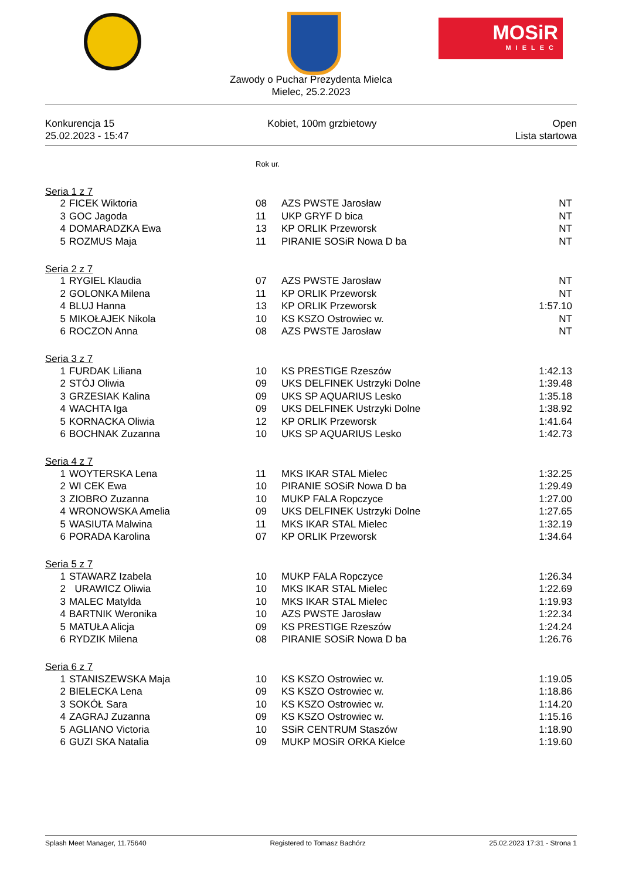MOSiR
MIELEC
Zawody o Puchar Prezydenta Mielca
Mielec, 25.2.2023
Konkurencja 15
25.02.2023 - 15:47
Kobiet, 100m grzbietowy Open
Lista startowa
| | | Rok ur. | | |
| Seria 1 z 7 | | | | |
| 2 | FICEK Wiktoria | 08 | AZS PWSTE Jarosław | NT |
| 3 | GOC Jagoda | 11 | UKP GRYF D bica | NT |
| 4 | DOMARADZKA Ewa | 13 | KP ORLIK Przeworsk | NT |
| 5 | ROZMUS Maja | 11 | PIRANIE SOSiR Nowa D ba | NT |
| Seria 2 z 7 | | | | |
| 1 | RYGIEL Klaudia | 07 | AZS PWSTE Jarosław | NT |
| 2 | GOLONKA Milena | 11 | KP ORLIK Przeworsk | NT |
| 4 | BLUJ Hanna | 13 | KP ORLIK Przeworsk | 1:57.10 |
| 5 | MIKOŁAJEK Nikola | 10 | KS KSZO Ostrowiec w. | NT |
| 6 | ROCZON Anna | 08 | AZS PWSTE Jarosław | NT |
| Seria 3 z 7 | | | | |
| 1 | FURDAK Liliana | 10 | KS PRESTIGE Rzeszów | 1:42.13 |
| 2 | STÓJ Oliwia | 09 | UKS DELFINEK Ustrzyki Dolne | 1:39.48 |
| 3 | GRZESIAK Kalina | 09 | UKS SP AQUARIUS Lesko | 1:35.18 |
| 4 | WACHTA Iga | 09 | UKS DELFINEK Ustrzyki Dolne | 1:38.92 |
| 5 | KORNACKA Oliwia | 12 | KP ORLIK Przeworsk | 1:41.64 |
| 6 | BOCHNAK Zuzanna | 10 | UKS SP AQUARIUS Lesko | 1:42.73 |
| Seria 4 z 7 | | | | |
| 1 | WOYTERSKA Lena | 11 | MKS IKAR STAL Mielec | 1:32.25 |
| 2 | WI CEK Ewa | 10 | PIRANIE SOSiR Nowa D ba | 1:29.49 |
| 3 | ZIOBRO Zuzanna | 10 | MUKP FALA Ropczyce | 1:27.00 |
| 4 | WRONOWSKA Amelia | 09 | UKS DELFINEK Ustrzyki Dolne | 1:27.65 |
| 5 | WASIUTA Malwina | 11 | MKS IKAR STAL Mielec | 1:32.19 |
| 6 | PORADA Karolina | 07 | KP ORLIK Przeworsk | 1:34.64 |
| Seria 5 z 7 | | | | |
| 1 | STAWARZ Izabela | 10 | MUKP FALA Ropczyce | 1:26.34 |
| 2 | URAWICZ Oliwia | 10 | MKS IKAR STAL Mielec | 1:22.69 |
| 3 | MALEC Matylda | 10 | MKS IKAR STAL Mielec | 1:19.93 |
| 4 | BARTNIK Weronika | 10 | AZS PWSTE Jarosław | 1:22.34 |
| 5 | MATUŁA Alicja | 09 | KS PRESTIGE Rzeszów | 1:24.24 |
| 6 | RYDZIK Milena | 08 | PIRANIE SOSiR Nowa D ba | 1:26.76 |
| Seria 6 z 7 | | | | |
| 1 | STANISZEWSKA Maja | 10 | KS KSZO Ostrowiec w. | 1:19.05 |
| 2 | BIELECKA Lena | 09 | KS KSZO Ostrowiec w. | 1:18.86 |
| 3 | SOKÓŁ Sara | 10 | KS KSZO Ostrowiec w. | 1:14.20 |
| 4 | ZAGRAJ Zuzanna | 09 | KS KSZO Ostrowiec w. | 1:15.16 |
| 5 | AGLIANO Victoria | 10 | SSiR CENTRUM Staszów | 1:18.90 |
| 6 | GUZI SKA Natalia | 09 | MUKP MOSiR ORKA Kielce | 1:19.60 |
Splash Meet Manager, 11.75640 Registered to Tomasz Bachórz 25.02.2023 17:31 - Strona 1